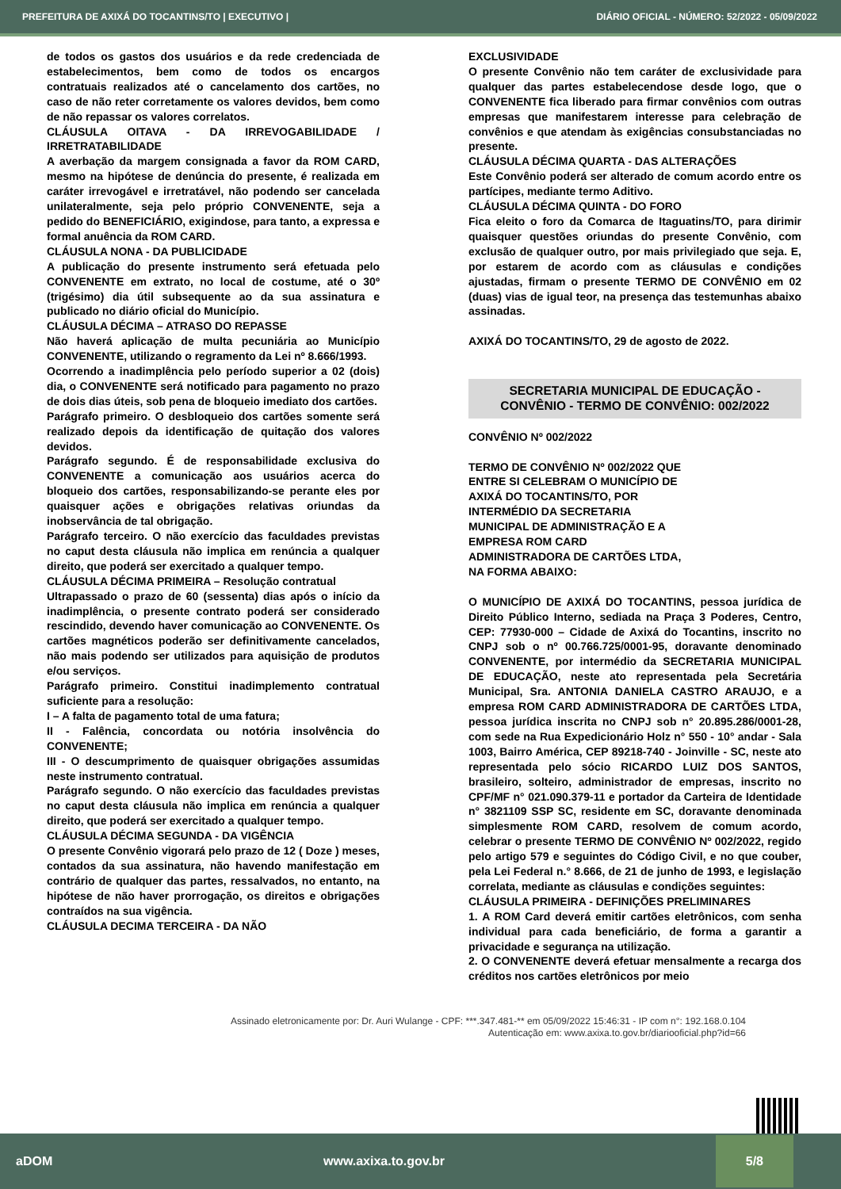PREFEITURA DE AXIXÁ DO TOCANTINS/TO | EXECUTIVO | DIÁRIO OFICIAL - NÚMERO: 52/2022 - 05/09/2022
de todos os gastos dos usuários e da rede credenciada de estabelecimentos, bem como de todos os encargos contratuais realizados até o cancelamento dos cartões, no caso de não reter corretamente os valores devidos, bem como de não repassar os valores correlatos.
CLÁUSULA OITAVA - DA IRREVOGABILIDADE / IRRETRATABILIDADE
A averbação da margem consignada a favor da ROM CARD, mesmo na hipótese de denúncia do presente, é realizada em caráter irrevogável e irretratável, não podendo ser cancelada unilateralmente, seja pelo próprio CONVENENTE, seja a pedido do BENEFICIÁRIO, exigindose, para tanto, a expressa e formal anuência da ROM CARD.
CLÁUSULA NONA - DA PUBLICIDADE
A publicação do presente instrumento será efetuada pelo CONVENENTE em extrato, no local de costume, até o 30º (trigésimo) dia útil subsequente ao da sua assinatura e publicado no diário oficial do Município.
CLÁUSULA DÉCIMA – ATRASO DO REPASSE
Não haverá aplicação de multa pecuniária ao Município CONVENENTE, utilizando o regramento da Lei nº 8.666/1993.
Ocorrendo a inadimplência pelo período superior a 02 (dois) dia, o CONVENENTE será notificado para pagamento no prazo de dois dias úteis, sob pena de bloqueio imediato dos cartões.
Parágrafo primeiro. O desbloqueio dos cartões somente será realizado depois da identificação de quitação dos valores devidos.
Parágrafo segundo. É de responsabilidade exclusiva do CONVENENTE a comunicação aos usuários acerca do bloqueio dos cartões, responsabilizando-se perante eles por quaisquer ações e obrigações relativas oriundas da inobservância de tal obrigação.
Parágrafo terceiro. O não exercício das faculdades previstas no caput desta cláusula não implica em renúncia a qualquer direito, que poderá ser exercitado a qualquer tempo.
CLÁUSULA DÉCIMA PRIMEIRA – Resolução contratual
Ultrapassado o prazo de 60 (sessenta) dias após o início da inadimplência, o presente contrato poderá ser considerado rescindido, devendo haver comunicação ao CONVENENTE. Os cartões magnéticos poderão ser definitivamente cancelados, não mais podendo ser utilizados para aquisição de produtos e/ou serviços.
Parágrafo primeiro. Constitui inadimplemento contratual suficiente para a resolução:
I – A falta de pagamento total de uma fatura;
II - Falência, concordata ou notória insolvência do CONVENENTE;
III - O descumprimento de quaisquer obrigações assumidas neste instrumento contratual.
Parágrafo segundo. O não exercício das faculdades previstas no caput desta cláusula não implica em renúncia a qualquer direito, que poderá ser exercitado a qualquer tempo.
CLÁUSULA DÉCIMA SEGUNDA - DA VIGÊNCIA
O presente Convênio vigorará pelo prazo de 12 ( Doze ) meses, contados da sua assinatura, não havendo manifestação em contrário de qualquer das partes, ressalvados, no entanto, na hipótese de não haver prorrogação, os direitos e obrigações contraídos na sua vigência.
CLÁUSULA DECIMA TERCEIRA - DA NÃO
EXCLUSIVIDADE
O presente Convênio não tem caráter de exclusividade para qualquer das partes estabelecendose desde logo, que o CONVENENTE fica liberado para firmar convênios com outras empresas que manifestarem interesse para celebração de convênios e que atendam às exigências consubstanciadas no presente.
CLÁUSULA DÉCIMA QUARTA - DAS ALTERAÇÕES
Este Convênio poderá ser alterado de comum acordo entre os partícipes, mediante termo Aditivo.
CLÁUSULA DÉCIMA QUINTA - DO FORO
Fica eleito o foro da Comarca de Itaguatins/TO, para dirimir quaisquer questões oriundas do presente Convênio, com exclusão de qualquer outro, por mais privilegiado que seja. E, por estarem de acordo com as cláusulas e condições ajustadas, firmam o presente TERMO DE CONVÊNIO em 02 (duas) vias de igual teor, na presença das testemunhas abaixo assinadas.
AXIXÁ DO TOCANTINS/TO, 29 de agosto de 2022.
SECRETARIA MUNICIPAL DE EDUCAÇÃO -
CONVÊNIO - TERMO DE CONVÊNIO: 002/2022
CONVÊNIO Nº 002/2022
TERMO DE CONVÊNIO Nº 002/2022 QUE
ENTRE SI CELEBRAM O MUNICÍPIO DE
AXIXÁ DO TOCANTINS/TO, POR
INTERMÉDIO DA SECRETARIA
MUNICIPAL DE ADMINISTRAÇÃO E A
EMPRESA ROM CARD
ADMINISTRADORA DE CARTÕES LTDA,
NA FORMA ABAIXO:
O MUNICÍPIO DE AXIXÁ DO TOCANTINS, pessoa jurídica de Direito Público Interno, sediada na Praça 3 Poderes, Centro, CEP: 77930-000 – Cidade de Axixá do Tocantins, inscrito no CNPJ sob o nº 00.766.725/0001-95, doravante denominado CONVENENTE, por intermédio da SECRETARIA MUNICIPAL DE EDUCAÇÃO, neste ato representada pela Secretária Municipal, Sra. ANTONIA DANIELA CASTRO ARAUJO, e a empresa ROM CARD ADMINISTRADORA DE CARTÕES LTDA, pessoa jurídica inscrita no CNPJ sob n° 20.895.286/0001-28, com sede na Rua Expedicionário Holz n° 550 - 10° andar - Sala 1003, Bairro América, CEP 89218-740 - Joinville - SC, neste ato representada pelo sócio RICARDO LUIZ DOS SANTOS, brasileiro, solteiro, administrador de empresas, inscrito no CPF/MF n° 021.090.379-11 e portador da Carteira de Identidade n° 3821109 SSP SC, residente em SC, doravante denominada simplesmente ROM CARD, resolvem de comum acordo, celebrar o presente TERMO DE CONVÊNIO Nº 002/2022, regido pelo artigo 579 e seguintes do Código Civil, e no que couber, pela Lei Federal n.° 8.666, de 21 de junho de 1993, e legislação correlata, mediante as cláusulas e condições seguintes:
CLÁUSULA PRIMEIRA - DEFINIÇÕES PRELIMINARES
1. A ROM Card deverá emitir cartões eletrônicos, com senha individual para cada beneficiário, de forma a garantir a privacidade e segurança na utilização.
2. O CONVENENTE deverá efetuar mensalmente a recarga dos créditos nos cartões eletrônicos por meio
Assinado eletronicamente por: Dr. Auri Wulange - CPF: ***.347.481-** em 05/09/2022 15:46:31 - IP com n°: 192.168.0.104
Autenticação em: www.axixa.to.gov.br/diariooficial.php?id=66
aDOM www.axixa.to.gov.br 5/8